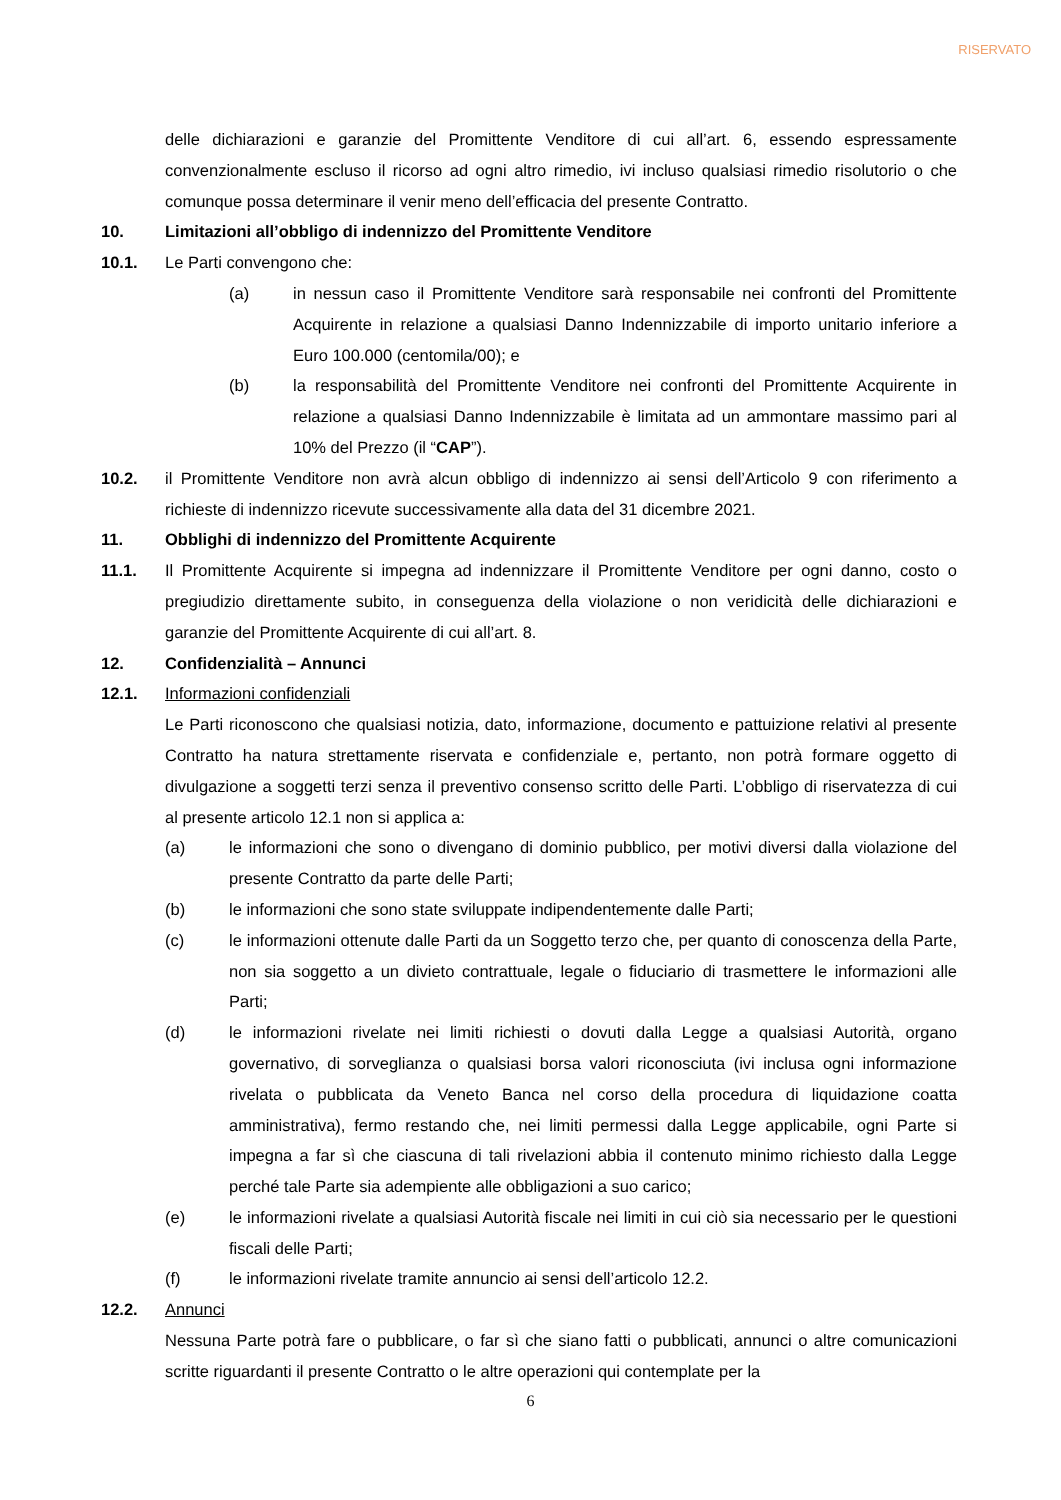RISERVATO
delle dichiarazioni e garanzie del Promittente Venditore di cui all’art. 6, essendo espressamente convenzionalmente escluso il ricorso ad ogni altro rimedio, ivi incluso qualsiasi rimedio risolutorio o che comunque possa determinare il venir meno dell’efficacia del presente Contratto.
10. Limitazioni all’obbligo di indennizzo del Promittente Venditore
10.1. Le Parti convengono che:
(a) in nessun caso il Promittente Venditore sarà responsabile nei confronti del Promittente Acquirente in relazione a qualsiasi Danno Indennizzabile di importo unitario inferiore a Euro 100.000 (centomila/00); e
(b) la responsabilità del Promittente Venditore nei confronti del Promittente Acquirente in relazione a qualsiasi Danno Indennizzabile è limitata ad un ammontare massimo pari al 10% del Prezzo (il “CAP”).
10.2. il Promittente Venditore non avrà alcun obbligo di indennizzo ai sensi dell’Articolo 9 con riferimento a richieste di indennizzo ricevute successivamente alla data del 31 dicembre 2021.
11. Obblighi di indennizzo del Promittente Acquirente
11.1. Il Promittente Acquirente si impegna ad indennizzare il Promittente Venditore per ogni danno, costo o pregiudizio direttamente subito, in conseguenza della violazione o non veridicità delle dichiarazioni e garanzie del Promittente Acquirente di cui all’art. 8.
12. Confidenzialità – Annunci
12.1. Informazioni confidenziali
Le Parti riconoscono che qualsiasi notizia, dato, informazione, documento e pattuizione relativi al presente Contratto ha natura strettamente riservata e confidenziale e, pertanto, non potrà formare oggetto di divulgazione a soggetti terzi senza il preventivo consenso scritto delle Parti. L’obbligo di riservatezza di cui al presente articolo 12.1 non si applica a:
(a) le informazioni che sono o divengano di dominio pubblico, per motivi diversi dalla violazione del presente Contratto da parte delle Parti;
(b) le informazioni che sono state sviluppate indipendentemente dalle Parti;
(c) le informazioni ottenute dalle Parti da un Soggetto terzo che, per quanto di conoscenza della Parte, non sia soggetto a un divieto contrattuale, legale o fiduciario di trasmettere le informazioni alle Parti;
(d) le informazioni rivelate nei limiti richiesti o dovuti dalla Legge a qualsiasi Autorità, organo governativo, di sorveglianza o qualsiasi borsa valori riconosciuta (ivi inclusa ogni informazione rivelata o pubblicata da Veneto Banca nel corso della procedura di liquidazione coatta amministrativa), fermo restando che, nei limiti permessi dalla Legge applicabile, ogni Parte si impegna a far sì che ciascuna di tali rivelazioni abbia il contenuto minimo richiesto dalla Legge perché tale Parte sia adempiente alle obbligazioni a suo carico;
(e) le informazioni rivelate a qualsiasi Autorità fiscale nei limiti in cui ciò sia necessario per le questioni fiscali delle Parti;
(f) le informazioni rivelate tramite annuncio ai sensi dell’articolo 12.2.
12.2. Annunci
Nessuna Parte potrà fare o pubblicare, o far sì che siano fatti o pubblicati, annunci o altre comunicazioni scritte riguardanti il presente Contratto o le altre operazioni qui contemplate per la
6